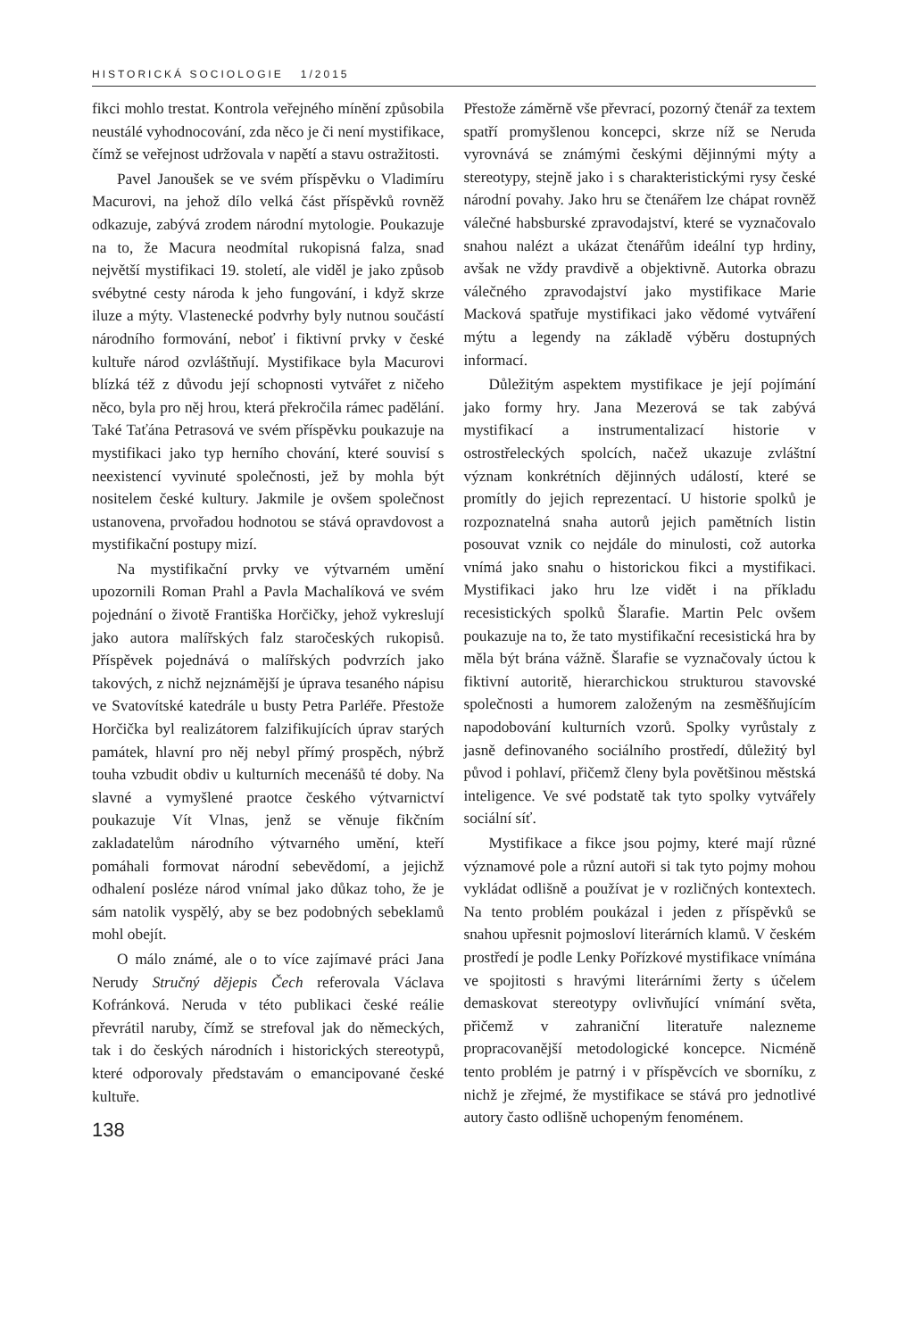HISTORICKÁ SOCIOLOGIE 1/2015
fikci mohlo trestat. Kontrola veřejného mínění způsobila neustálé vyhodnocování, zda něco je či není mystifikace, čímž se veřejnost udržovala v napětí a stavu ostražitosti.
Pavel Janoušek se ve svém příspěvku o Vladimíru Macurovi, na jehož dílo velká část příspěvků rovněž odkazuje, zabývá zrodem národní mytologie. Poukazuje na to, že Macura neodmítal rukopisná falza, snad největší mystifikaci 19. století, ale viděl je jako způsob svébytné cesty národa k jeho fungování, i když skrze iluze a mýty. Vlastenecké podvrhy byly nutnou součástí národního formování, neboť i fiktivní prvky v české kultuře národ ozvláštňují. Mystifikace byla Macurovi blízká též z důvodu její schopnosti vytvářet z ničeho něco, byla pro něj hrou, která překročila rámec padělání. Také Taťána Petrasová ve svém příspěvku poukazuje na mystifikaci jako typ herního chování, které souvisí s neexistencí vyvinuté společnosti, jež by mohla být nositelem české kultury. Jakmile je ovšem společnost ustanovena, prvořadou hodnotou se stává opravdovost a mystifikační postupy mizí.
Na mystifikační prvky ve výtvarném umění upozornili Roman Prahl a Pavla Machalíková ve svém pojednání o životě Františka Horčičky, jehož vykreslují jako autora malířských falz staročeských rukopisů. Příspěvek pojednává o malířských podvrzích jako takových, z nichž nejznámější je úprava tesaného nápisu ve Svatovítské katedrále u busty Petra Parléře. Přestože Horčička byl realizátorem falzifikujících úprav starých památek, hlavní pro něj nebyl přímý prospěch, nýbrž touha vzbudit obdiv u kulturních mecenášů té doby. Na slavné a vymyšlené praotce českého výtvarnictví poukazuje Vít Vlnas, jenž se věnuje fikčním zakladatelům národního výtvarného umění, kteří pomáhali formovat národní sebevědomí, a jejichž odhalení posléze národ vnímal jako důkaz toho, že je sám natolik vyspělý, aby se bez podobných sebeklamů mohl obejít.
O málo známé, ale o to více zajímavé práci Jana Nerudy Stručný dějepis Čech referovala Václava Kofránková. Neruda v této publikaci české reálie převrátil naruby, čímž se strefoval jak do německých, tak i do českých národních i historických stereotypů, které odporovaly představám o emancipované české kultuře.
138
Přestože záměrně vše převrací, pozorný čtenář za textem spatří promyšlenou koncepci, skrze níž se Neruda vyrovnává se známými českými dějinnými mýty a stereotypy, stejně jako i s charakteristickými rysy české národní povahy. Jako hru se čtenářem lze chápat rovněž válečné habsburské zpravodajství, které se vyznačovalo snahou nalézt a ukázat čtenářům ideální typ hrdiny, avšak ne vždy pravdivě a objektivně. Autorka obrazu válečného zpravodajství jako mystifikace Marie Macková spatřuje mystifikaci jako vědomé vytváření mýtu a legendy na základě výběru dostupných informací.
Důležitým aspektem mystifikace je její pojímání jako formy hry. Jana Mezerová se tak zabývá mystifikací a instrumentalizací historie v ostrostřeleckých spolcích, načež ukazuje zvláštní význam konkrétních dějinných událostí, které se promítly do jejich reprezentací. U historie spolků je rozpoznatelná snaha autorů jejich pamětních listin posouvat vznik co nejdále do minulosti, což autorka vnímá jako snahu o historickou fikci a mystifikaci. Mystifikaci jako hru lze vidět i na příkladu recesistických spolků Šlarafie. Martin Pelc ovšem poukazuje na to, že tato mystifikační recesistická hra by měla být brána vážně. Šlarafie se vyznačovaly úctou k fiktivní autoritě, hierarchickou strukturou stavovské společnosti a humorem založeným na zesměšňujícím napodobování kulturních vzorů. Spolky vyrůstaly z jasně definovaného sociálního prostředí, důležitý byl původ i pohlaví, přičemž členy byla povětšinou městská inteligence. Ve své podstatě tak tyto spolky vytvářely sociální síť.
Mystifikace a fikce jsou pojmy, které mají různé významové pole a různí autoři si tak tyto pojmy mohou vykládat odlišně a používat je v rozličných kontextech. Na tento problém poukázal i jeden z příspěvků se snahou upřesnit pojmosloví literárních klamů. V českém prostředí je podle Lenky Pořízkové mystifikace vnímána ve spojitosti s hravými literárními žerty s účelem demaskovat stereotypy ovlivňující vnímání světa, přičemž v zahraniční literatuře nalezneme propracovanější metodologické koncepce. Nicméně tento problém je patrný i v příspěvcích ve sborníku, z nichž je zřejmé, že mystifikace se stává pro jednotlivé autory často odlišně uchopeným fenoménem.